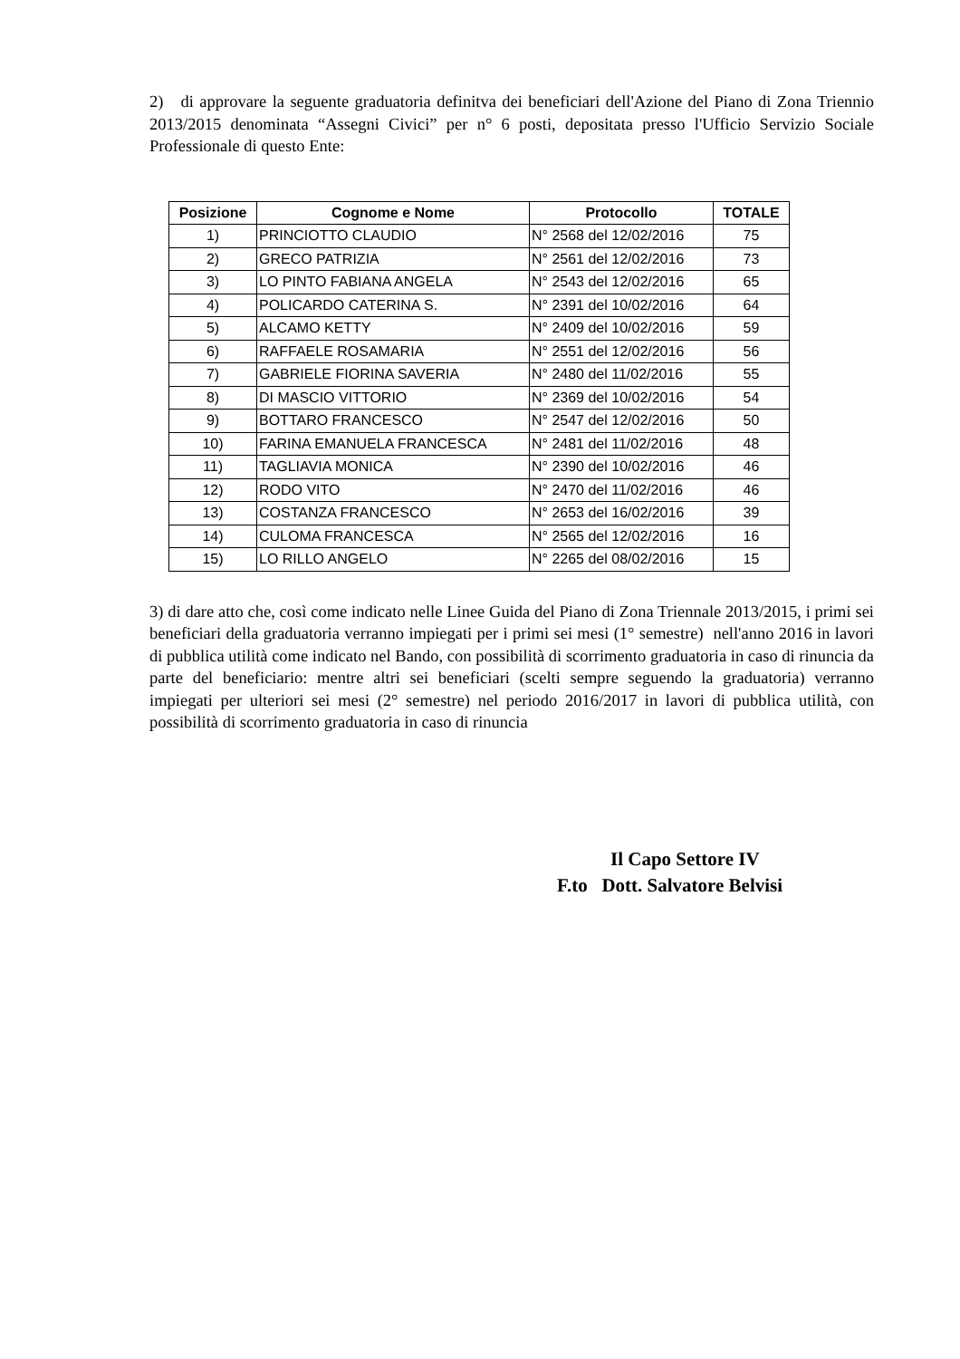2) di approvare la seguente graduatoria definitva dei beneficiari dell'Azione del Piano di Zona Triennio 2013/2015 denominata “Assegni Civici” per n° 6 posti, depositata presso l'Ufficio Servizio Sociale Professionale di questo Ente:
| Posizione | Cognome e Nome | Protocollo | TOTALE |
| --- | --- | --- | --- |
| 1) | PRINCIOTTO CLAUDIO | N° 2568 del 12/02/2016 | 75 |
| 2) | GRECO PATRIZIA | N° 2561 del 12/02/2016 | 73 |
| 3) | LO PINTO FABIANA ANGELA | N° 2543 del 12/02/2016 | 65 |
| 4) | POLICARDO CATERINA S. | N° 2391 del 10/02/2016 | 64 |
| 5) | ALCAMO KETTY | N° 2409 del 10/02/2016 | 59 |
| 6) | RAFFAELE ROSAMARIA | N° 2551 del 12/02/2016 | 56 |
| 7) | GABRIELE FIORINA SAVERIA | N° 2480 del 11/02/2016 | 55 |
| 8) | DI MASCIO VITTORIO | N° 2369 del 10/02/2016 | 54 |
| 9) | BOTTARO FRANCESCO | N° 2547 del 12/02/2016 | 50 |
| 10) | FARINA EMANUELA FRANCESCA | N° 2481 del 11/02/2016 | 48 |
| 11) | TAGLIAVIA MONICA | N° 2390 del 10/02/2016 | 46 |
| 12) | RODO VITO | N° 2470 del 11/02/2016 | 46 |
| 13) | COSTANZA FRANCESCO | N° 2653 del 16/02/2016 | 39 |
| 14) | CULOMA FRANCESCA | N° 2565 del 12/02/2016 | 16 |
| 15) | LO RILLO ANGELO | N° 2265 del 08/02/2016 | 15 |
3) di dare atto che, così come indicato nelle Linee Guida del Piano di Zona Triennale 2013/2015, i primi sei beneficiari della graduatoria verranno impiegati per i primi sei mesi (1° semestre) nell'anno 2016 in lavori di pubblica utilità come indicato nel Bando, con possibilità di scorrimento graduatoria in caso di rinuncia da parte del beneficiario: mentre altri sei beneficiari (scelti sempre seguendo la graduatoria) verranno impiegati per ulteriori sei mesi (2° semestre) nel periodo 2016/2017 in lavori di pubblica utilità, con possibilità di scorrimento graduatoria in caso di rinuncia
Il Capo Settore IV
F.to Dott. Salvatore Belvisi